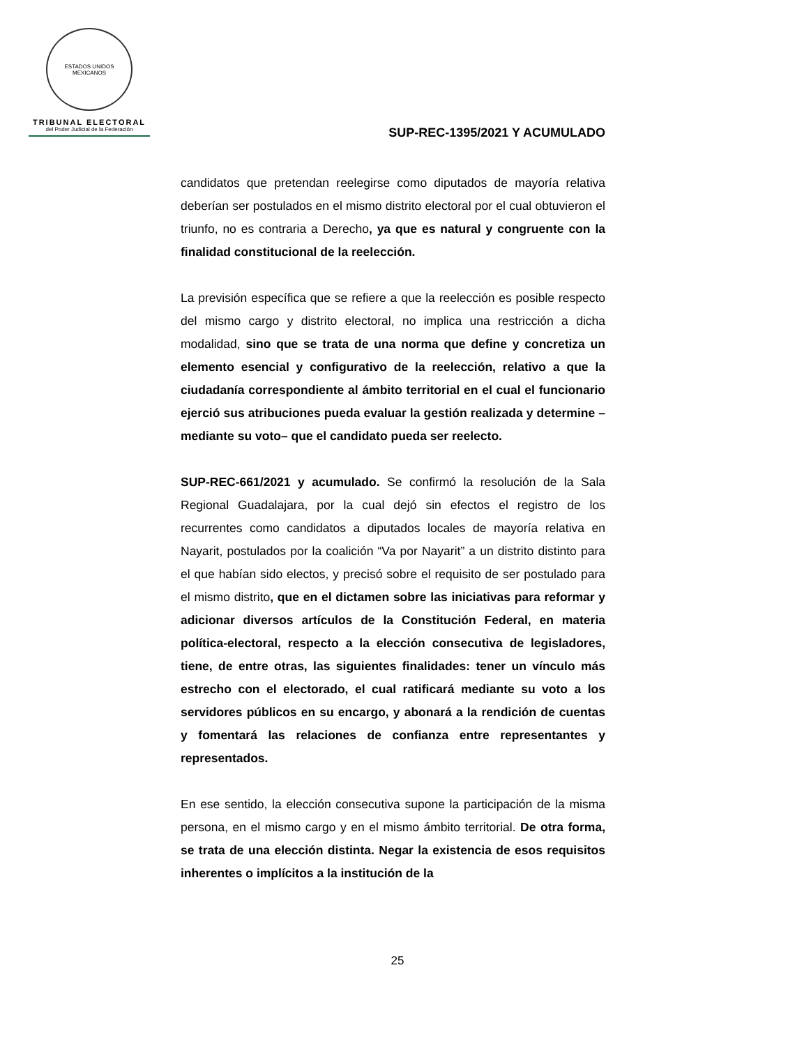ESTADOS UNIDOS MEXICANOS
TRIBUNAL ELECTORAL
del Poder Judicial de la Federación
SUP-REC-1395/2021 Y ACUMULADO
candidatos que pretendan reelegirse como diputados de mayoría relativa deberían ser postulados en el mismo distrito electoral por el cual obtuvieron el triunfo, no es contraria a Derecho, ya que es natural y congruente con la finalidad constitucional de la reelección.
La previsión específica que se refiere a que la reelección es posible respecto del mismo cargo y distrito electoral, no implica una restricción a dicha modalidad, sino que se trata de una norma que define y concretiza un elemento esencial y configurativo de la reelección, relativo a que la ciudadanía correspondiente al ámbito territorial en el cual el funcionario ejerció sus atribuciones pueda evaluar la gestión realizada y determine –mediante su voto– que el candidato pueda ser reelecto.
SUP-REC-661/2021 y acumulado. Se confirmó la resolución de la Sala Regional Guadalajara, por la cual dejó sin efectos el registro de los recurrentes como candidatos a diputados locales de mayoría relativa en Nayarit, postulados por la coalición “Va por Nayarit” a un distrito distinto para el que habían sido electos, y precisó sobre el requisito de ser postulado para el mismo distrito, que en el dictamen sobre las iniciativas para reformar y adicionar diversos artículos de la Constitución Federal, en materia política-electoral, respecto a la elección consecutiva de legisladores, tiene, de entre otras, las siguientes finalidades: tener un vínculo más estrecho con el electorado, el cual ratificará mediante su voto a los servidores públicos en su encargo, y abonará a la rendición de cuentas y fomentará las relaciones de confianza entre representantes y representados.
En ese sentido, la elección consecutiva supone la participación de la misma persona, en el mismo cargo y en el mismo ámbito territorial. De otra forma, se trata de una elección distinta. Negar la existencia de esos requisitos inherentes o implícitos a la institución de la
25